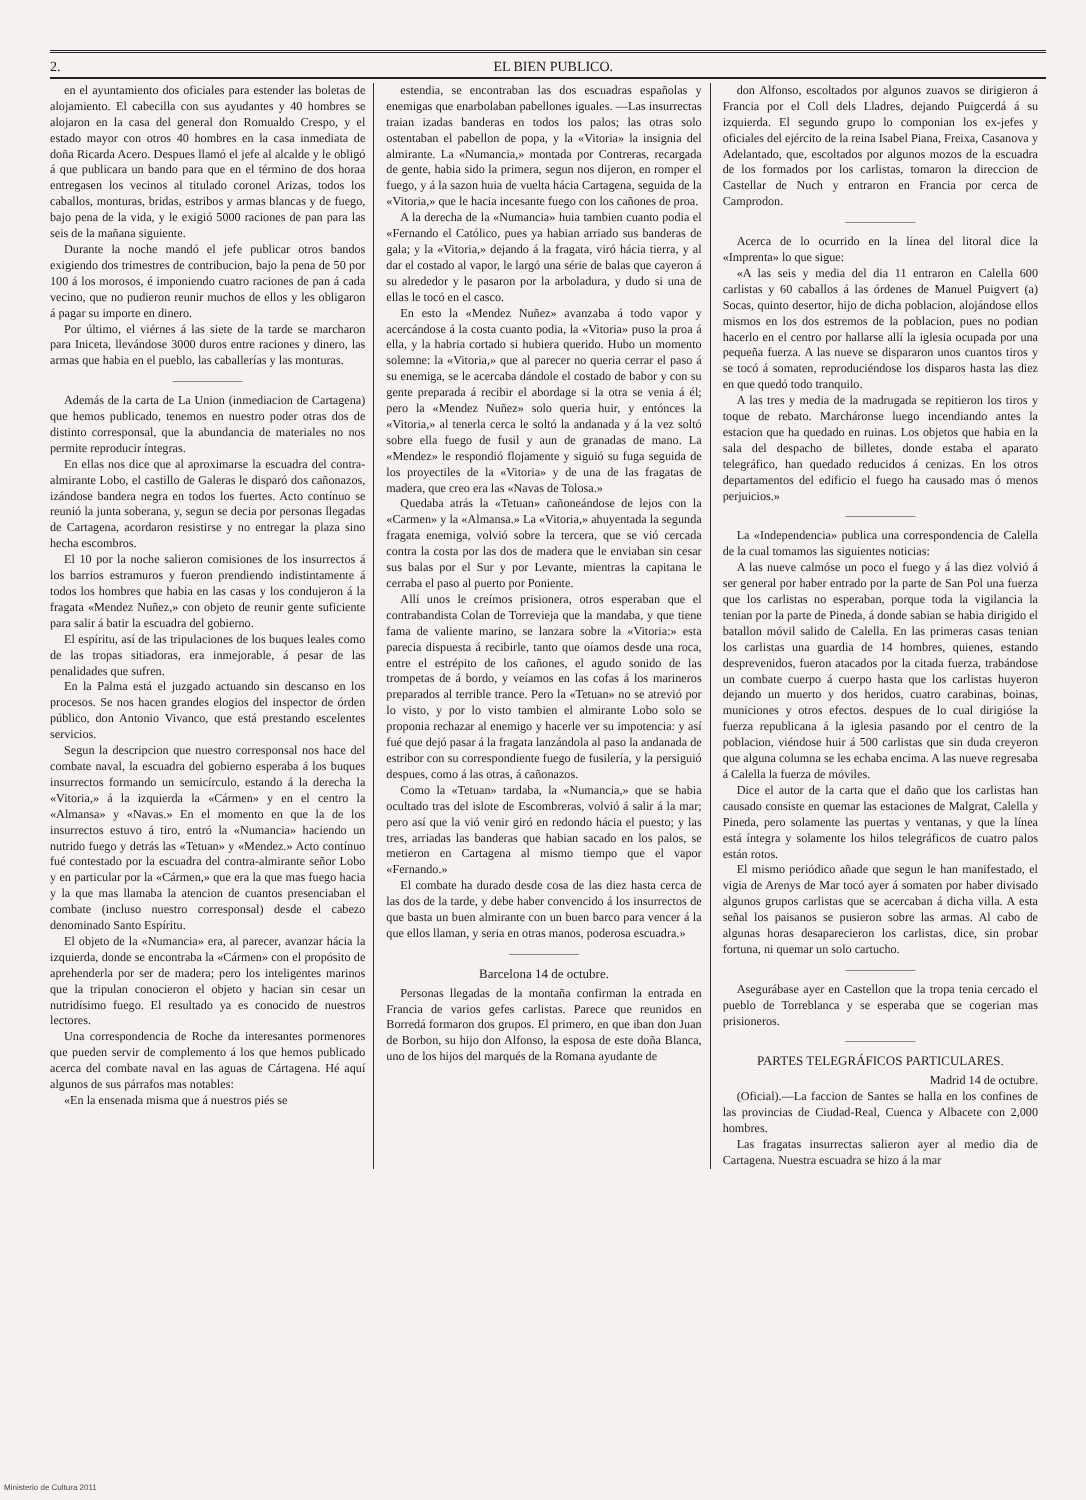2. EL BIEN PUBLICO.
en el ayuntamiento dos oficiales para estender las boletas de alojamiento. El cabecilla con sus ayudantes y 40 hombres se alojaron en la casa del general don Romualdo Crespo, y el estado mayor con otros 40 hombres en la casa inmediata de doña Ricarda Acero. Despues llamó el jefe al alcalde y le obligó á que publicara un bando para que en el término de dos horaa entregasen los vecinos al titulado coronel Arizas, todos los caballos, monturas, bridas, estribos y armas blancas y de fuego, bajo pena de la vida, y le exigió 5000 raciones de pan para las seis de la mañana siguiente.
Durante la noche mandó el jefe publicar otros bandos exigiendo dos trimestres de contribucion, bajo la pena de 50 por 100 á los morosos, é imponiendo cuatro raciones de pan á cada vecino, que no pudieron reunir muchos de ellos y les obligaron á pagar su importe en dinero.
Por último, el viérnes á las siete de la tarde se marcharon para Iniceta, llevándose 3000 duros entre raciones y dinero, las armas que habia en el pueblo, las caballerías y las monturas.
———————
Además de la carta de La Union (inmediacion de Cartagena) que hemos publicado, tenemos en nuestro poder otras dos de distinto corresponsal, que la abundancia de materiales no nos permite reproducir íntegras.
En ellas nos dice que al aproximarse la escuadra del contra-almirante Lobo, el castillo de Galeras le disparó dos cañonazos, izándose bandera negra en todos los fuertes. Acto contínuo se reunió la junta soberana, y, segun se decia por personas llegadas de Cartagena, acordaron resistirse y no entregar la plaza sino hecha escombros.
El 10 por la noche salieron comisiones de los insurrectos á los barrios estramuros y fueron prendiendo indistintamente á todos los hombres que habia en las casas y los condujeron á la fragata «Mendez Nuñez,» con objeto de reunir gente suficiente para salir á batir la escuadra del gobierno.
El espíritu, así de las tripulaciones de los buques leales como de las tropas sitiadoras, era inmejorable, á pesar de las penalidades que sufren.
En la Palma está el juzgado actuando sin descanso en los procesos. Se nos hacen grandes elogios del inspector de órden público, don Antonio Vivanco, que está prestando escelentes servicios.
Segun la descripcion que nuestro corresponsal nos hace del combate naval, la escuadra del gobierno esperaba á los buques insurrectos formando un semicírculo, estando á la derecha la «Vitoria,» á la izquierda la «Cármen» y en el centro la «Almansa» y «Navas.» En el momento en que la de los insurrectos estuvo á tiro, entró la «Numancia» haciendo un nutrido fuego y detrás las «Tetuan» y «Mendez.» Acto contínuo fué contestado por la escuadra del contra-almirante señor Lobo y en particular por la «Cármen,» que era la que mas fuego hacia y la que mas llamaba la atencion de cuantos presenciaban el combate (incluso nuestro corresponsal) desde el cabezo denominado Santo Espíritu.
El objeto de la «Numancia» era, al parecer, avanzar hácia la izquierda, donde se encontraba la «Cármen» con el propósito de aprehenderla por ser de madera; pero los inteligentes marinos que la tripulan conocieron el objeto y hacian sin cesar un nutridísimo fuego. El resultado ya es conocido de nuestros lectores.
Una correspondencia de Roche da interesantes pormenores que pueden servir de complemento á los que hemos publicado acerca del combate naval en las aguas de Cártagena. Hé aquí algunos de sus párrafos mas notables:
«En la ensenada misma que á nuestros piés se
estendia, se encontraban las dos escuadras españolas y enemigas que enarbolaban pabellones iguales. —Las insurrectas traian izadas banderas en todos los palos; las otras solo ostentaban el pabellon de popa, y la «Vitoria» la insignia del almirante. La «Numancia,» montada por Contreras, recargada de gente, habia sido la primera, segun nos dijeron, en romper el fuego, y á la sazon huia de vuelta hácia Cartagena, seguida de la «Vitoria,» que le hacia incesante fuego con los cañones de proa.
A la derecha de la «Numancia» huia tambien cuanto podia el «Fernando el Católico, pues ya habian arriado sus banderas de gala; y la «Vitoria,» dejando á la fragata, viró hácia tierra, y al dar el costado al vapor, le largó una série de balas que cayeron á su alrededor y le pasaron por la arboladura, y dudo si una de ellas le tocó en el casco.
En esto la «Mendez Nuñez» avanzaba á todo vapor y acercándose á la costa cuanto podia, la «Vitoria» puso la proa á ella, y la habria cortado si hubiera querido. Hubo un momento solemne: la «Vitoria,» que al parecer no queria cerrar el paso á su enemiga, se le acercaba dándole el costado de babor y con su gente preparada á recibir el abordage si la otra se venia á él; pero la «Mendez Nuñez» solo queria huir, y entónces la «Vitoria,» al tenerla cerca le soltó la andanada y á la vez soltó sobre ella fuego de fusil y aun de granadas de mano. La «Mendez» le respondió flojamente y siguió su fuga seguida de los proyectiles de la «Vitoria» y de una de las fragatas de madera, que creo era las «Navas de Tolosa.»
Quedaba atrás la «Tetuan» cañoneándose de lejos con la «Carmen» y la «Almansa.» La «Vitoria,» ahuyentada la segunda fragata enemiga, volvió sobre la tercera, que se vió cercada contra la costa por las dos de madera que le enviaban sin cesar sus balas por el Sur y por Levante, mientras la capitana le cerraba el paso al puerto por Poniente.
Allí unos le creímos prisionera, otros esperaban que el contrabandista Colan de Torrevieja que la mandaba, y que tiene fama de valiente marino, se lanzara sobre la «Vitoria:» esta parecia dispuesta á recibirle, tanto que oíamos desde una roca, entre el estrépito de los cañones, el agudo sonido de las trompetas de á bordo, y veíamos en las cofas á los marineros preparados al terrible trance. Pero la «Tetuan» no se atrevió por lo visto, y por lo visto tambien el almirante Lobo solo se proponia rechazar al enemigo y hacerle ver su impotencia: y así fué que dejó pasar á la fragata lanzándola al paso la andanada de estribor con su correspondiente fuego de fusilería, y la persiguió despues, como á las otras, á cañonazos.
Como la «Tetuan» tardaba, la «Numancia,» que se habia ocultado tras del islote de Escombreras, volvió á salir á la mar; pero así que la vió venir giró en redondo hácia el puesto; y las tres, arriadas las banderas que habian sacado en los palos, se metieron en Cartagena al mismo tiempo que el vapor «Fernando.»
El combate ha durado desde cosa de las diez hasta cerca de las dos de la tarde, y debe haber convencido á los insurrectos de que basta un buen almirante con un buen barco para vencer á la que ellos llaman, y seria en otras manos, poderosa escuadra.»
———————
Barcelona 14 de octubre.
Personas llegadas de la montaña confirman la entrada en Francia de varios gefes carlistas. Parece que reunidos en Borredá formaron dos grupos. El primero, en que iban don Juan de Borbon, su hijo don Alfonso, la esposa de este doña Blanca, uno de los hijos del marqués de la Romana ayudante de
don Alfonso, escoltados por algunos zuavos se dirigieron á Francia por el Coll dels Lladres, dejando Puigcerdá á su izquierda. El segundo grupo lo componian los ex-jefes y oficiales del ejército de la reina Isabel Piana, Freixa, Casanova y Adelantado, que, escoltados por algunos mozos de la escuadra de los formados por los carlistas, tomaron la direccion de Castellar de Nuch y entraron en Francia por cerca de Camprodon.
———————
Acerca de lo ocurrido en la línea del litoral dice la «Imprenta» lo que sigue:
«A las seis y media del dia 11 entraron en Calella 600 carlistas y 60 caballos á las órdenes de Manuel Puigvert (a) Socas, quinto desertor, hijo de dicha poblacion, alojándose ellos mismos en los dos estremos de la poblacion, pues no podian hacerlo en el centro por hallarse allí la iglesia ocupada por una pequeña fuerza. A las nueve se dispararon unos cuantos tiros y se tocó á somaten, reproduciéndose los disparos hasta las diez en que quedó todo tranquilo.
A las tres y media de la madrugada se repitieron los tiros y toque de rebato. Marcháronse luego incendiando antes la estacion que ha quedado en ruinas. Los objetos que habia en la sala del despacho de billetes, donde estaba el aparato telegráfico, han quedado reducidos á cenizas. En los otros departamentos del edificio el fuego ha causado mas ó menos perjuicios.»
———————
La «Independencia» publica una correspondencia de Calella de la cual tomamos las siguientes noticias:
A las nueve calmóse un poco el fuego y á las diez volvió á ser general por haber entrado por la parte de San Pol una fuerza que los carlistas no esperaban, porque toda la vigilancia la tenian por la parte de Pineda, á donde sabian se habia dirigido el batallon móvil salido de Calella. En las primeras casas tenian los carlistas una guardia de 14 hombres, quienes, estando desprevenidos, fueron atacados por la citada fuerza, trabándose un combate cuerpo á cuerpo hasta que los carlistas huyeron dejando un muerto y dos heridos, cuatro carabinas, boinas, municiones y otros efectos. despues de lo cual dirigióse la fuerza republicana á la iglesia pasando por el centro de la poblacion, viéndose huir á 500 carlistas que sin duda creyeron que alguna columna se les echaba encima. A las nueve regresaba á Calella la fuerza de móviles.
Dice el autor de la carta que el daño que los carlistas han causado consiste en quemar las estaciones de Malgrat, Calella y Pineda, pero solamente las puertas y ventanas, y que la línea está íntegra y solamente los hilos telegráficos de cuatro palos están rotos.
El mismo periódico añade que segun le han manifestado, el vigia de Arenys de Mar tocó ayer á somaten por haber divisado algunos grupos carlistas que se acercaban á dicha villa. A esta señal los paisanos se pusieron sobre las armas. Al cabo de algunas horas desaparecieron los carlistas, dice, sin probar fortuna, ni quemar un solo cartucho.
———————
Asegurábase ayer en Castellon que la tropa tenia cercado el pueblo de Torreblanca y se esperaba que se cogerian mas prisioneros.
———————
PARTES TELEGRÁFICOS PARTICULARES.
Madrid 14 de octubre.
(Oficial).—La faccion de Santes se halla en los confines de las provincias de Ciudad-Real, Cuenca y Albacete con 2,000 hombres.
Las fragatas insurrectas salieron ayer al medio dia de Cartagena. Nuestra escuadra se hizo á la mar
Ministerio de Cultura 2011